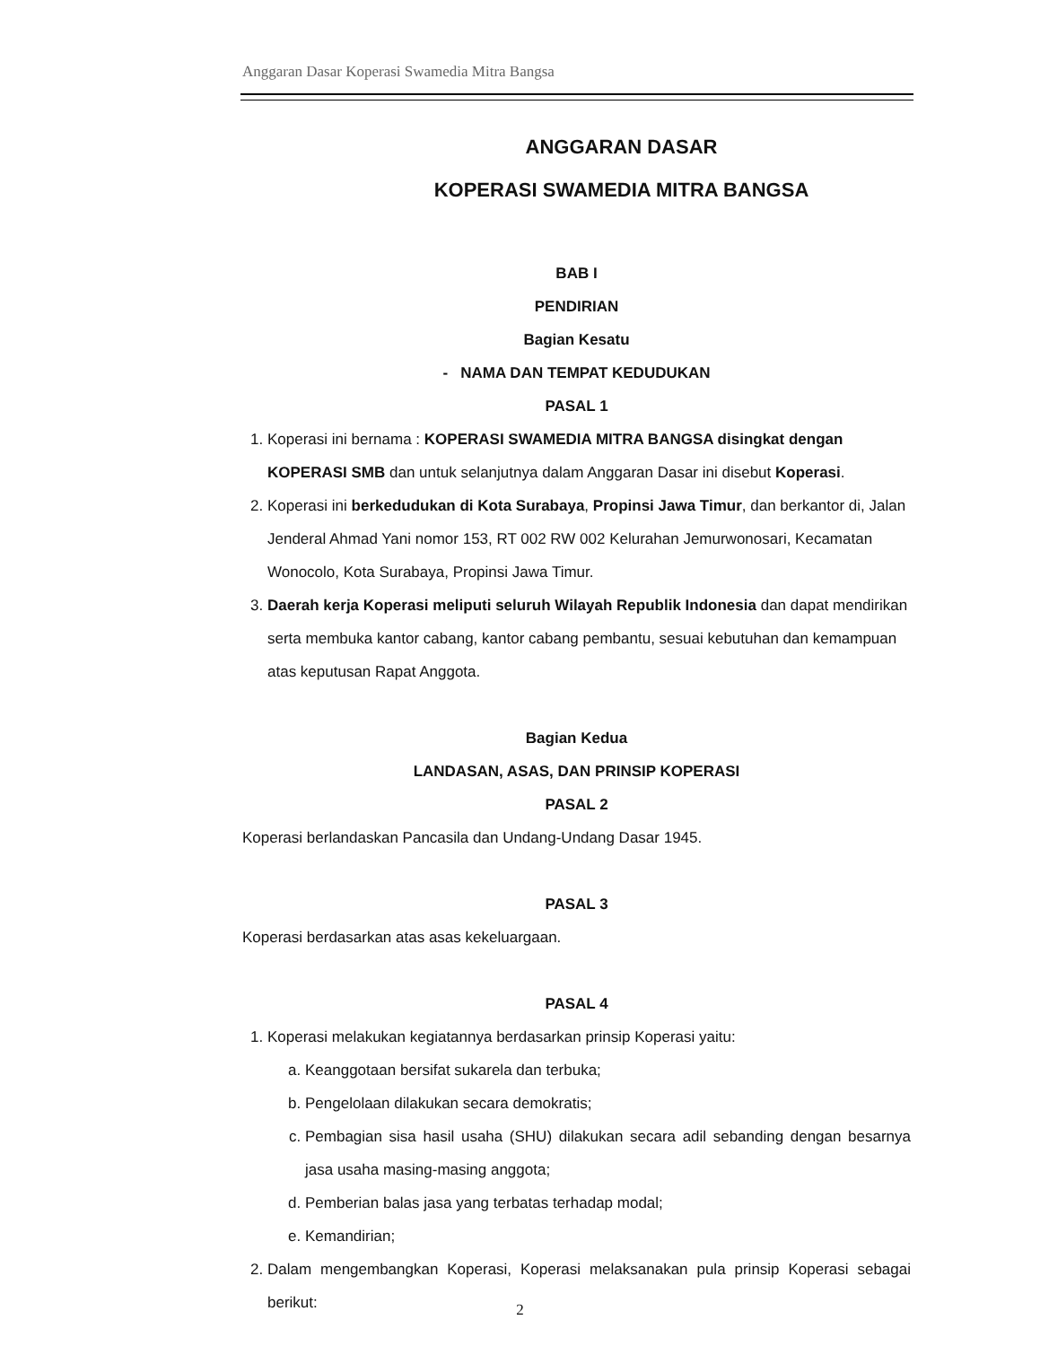Anggaran Dasar Koperasi Swamedia Mitra Bangsa
ANGGARAN DASAR
KOPERASI SWAMEDIA MITRA BANGSA
BAB I
PENDIRIAN
Bagian Kesatu
- NAMA DAN TEMPAT KEDUDUKAN
PASAL 1
1. Koperasi ini bernama : KOPERASI SWAMEDIA MITRA BANGSA disingkat dengan KOPERASI SMB dan untuk selanjutnya dalam Anggaran Dasar ini disebut Koperasi.
2. Koperasi ini berkedudukan di Kota Surabaya, Propinsi Jawa Timur, dan berkantor di, Jalan Jenderal Ahmad Yani nomor 153, RT 002 RW 002 Kelurahan Jemurwonosari, Kecamatan Wonocolo, Kota Surabaya, Propinsi Jawa Timur.
3. Daerah kerja Koperasi meliputi seluruh Wilayah Republik Indonesia dan dapat mendirikan serta membuka kantor cabang, kantor cabang pembantu, sesuai kebutuhan dan kemampuan atas keputusan Rapat Anggota.
Bagian Kedua
LANDASAN, ASAS, DAN PRINSIP KOPERASI
PASAL 2
Koperasi berlandaskan Pancasila dan Undang-Undang Dasar 1945.
PASAL 3
Koperasi berdasarkan atas asas kekeluargaan.
PASAL 4
1. Koperasi melakukan kegiatannya berdasarkan prinsip Koperasi yaitu:
a. Keanggotaan bersifat sukarela dan terbuka;
b. Pengelolaan dilakukan secara demokratis;
c. Pembagian sisa hasil usaha (SHU) dilakukan secara adil sebanding dengan besarnya jasa usaha masing-masing anggota;
d. Pemberian balas jasa yang terbatas terhadap modal;
e. Kemandirian;
2. Dalam mengembangkan Koperasi, Koperasi melaksanakan pula prinsip Koperasi sebagai berikut:
2